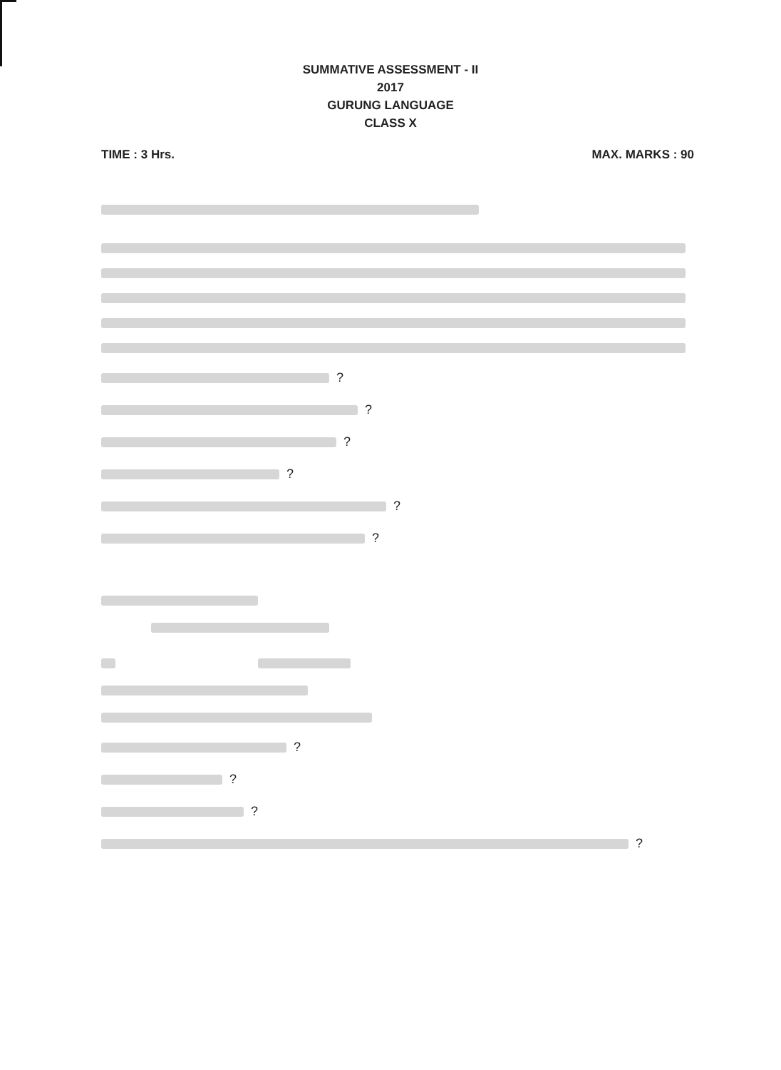SUMMATIVE ASSESSMENT - II
2017
GURUNG LANGUAGE
CLASS X
TIME : 3 Hrs. MAX. MARKS : 90
?
?
?
?
?
?
?
?
?
?